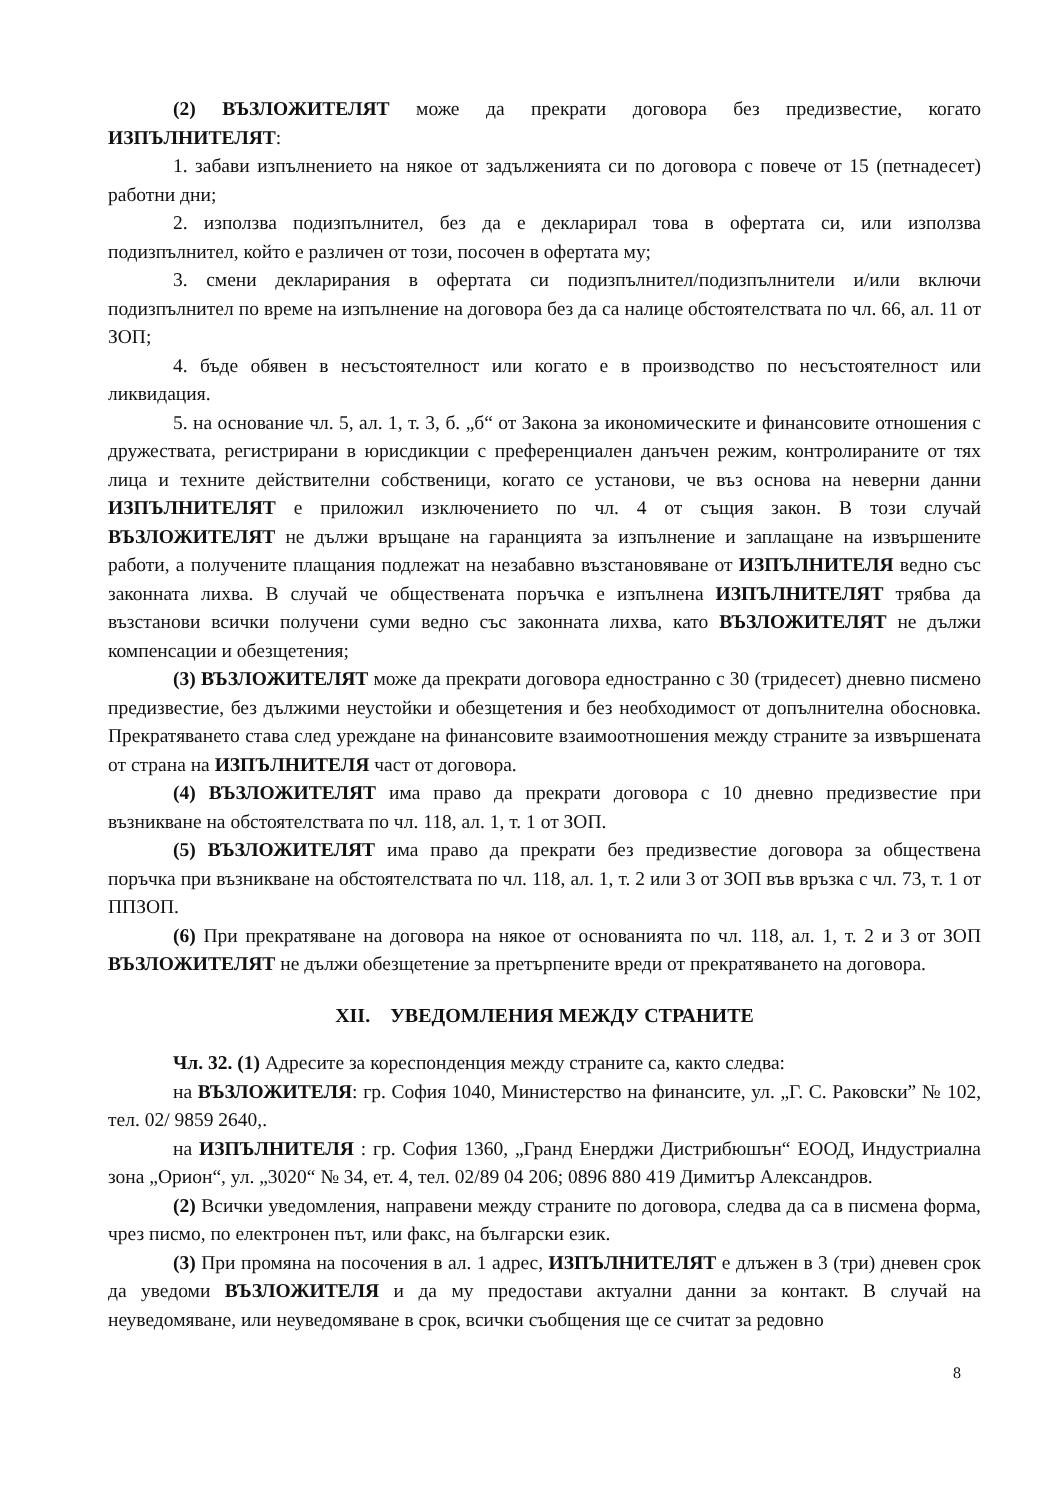(2) ВЪЗЛОЖИТЕЛЯТ може да прекрати договора без предизвестие, когато ИЗПЪЛНИТЕЛЯТ:
1. забави изпълнението на някое от задълженията си по договора с повече от 15 (петнадесет) работни дни;
2. използва подизпълнител, без да е декларирал това в офертата си, или използва подизпълнител, който е различен от този, посочен в офертата му;
3. смени декларирания в офертата си подизпълнител/подизпълнители и/или включи подизпълнител по време на изпълнение на договора без да са налице обстоятелствата по чл. 66, ал. 11 от ЗОП;
4. бъде обявен в несъстоятелност или когато е в производство по несъстоятелност или ликвидация.
5. на основание чл. 5, ал. 1, т. 3, б. „б“ от Закона за икономическите и финансовите отношения с дружествата, регистрирани в юрисдикции с преференциален данъчен режим, контролираните от тях лица и техните действителни собственици, когато се установи, че въз основа на неверни данни ИЗПЪЛНИТЕЛЯТ е приложил изключението по чл. 4 от същия закон. В този случай ВЪЗЛОЖИТЕЛЯТ не дължи връщане на гаранцията за изпълнение и заплащане на извършените работи, а получените плащания подлежат на незабавно възстановяване от ИЗПЪЛНИТЕЛЯ ведно със законната лихва. В случай че обществената поръчка е изпълнена ИЗПЪЛНИТЕЛЯТ трябва да възстанови всички получени суми ведно със законната лихва, като ВЪЗЛОЖИТЕЛЯТ не дължи компенсации и обезщетения;
(3) ВЪЗЛОЖИТЕЛЯТ може да прекрати договора едностранно с 30 (тридесет) дневно писмено предизвестие, без дължими неустойки и обезщетения и без необходимост от допълнителна обосновка. Прекратяването става след уреждане на финансовите взаимоотношения между страните за извършената от страна на ИЗПЪЛНИТЕЛЯ част от договора.
(4) ВЪЗЛОЖИТЕЛЯТ има право да прекрати договора с 10 дневно предизвестие при възникване на обстоятелствата по чл. 118, ал. 1, т. 1 от ЗОП.
(5) ВЪЗЛОЖИТЕЛЯТ има право да прекрати без предизвестие договора за обществена поръчка при възникване на обстоятелствата по чл. 118, ал. 1, т. 2 или 3 от ЗОП във връзка с чл. 73, т. 1 от ППЗОП.
(6) При прекратяване на договора на някое от основанията по чл. 118, ал. 1, т. 2 и 3 от ЗОП ВЪЗЛОЖИТЕЛЯТ не дължи обезщетение за претърпените вреди от прекратяването на договора.
XII. УВЕДОМЛЕНИЯ МЕЖДУ СТРАНИТЕ
Чл. 32. (1) Адресите за кореспонденция между страните са, както следва:
на ВЪЗЛОЖИТЕЛЯ: гр. София 1040, Министерство на финансите, ул. „Г. С. Раковски” № 102, тел. 02/ 9859 2640,.
на ИЗПЪЛНИТЕЛЯ : гр. София 1360, „Гранд Енерджи Дистрибюшън“ ЕООД, Индустриална зона „Орион“, ул. „3020“ № 34, ет. 4, тел. 02/89 04 206; 0896 880 419 Димитър Александров.
(2) Всички уведомления, направени между страните по договора, следва да са в писмена форма, чрез писмо, по електронен път, или факс, на български език.
(3) При промяна на посочения в ал. 1 адрес, ИЗПЪЛНИТЕЛЯТ е длъжен в 3 (три) дневен срок да уведоми ВЪЗЛОЖИТЕЛЯ и да му предостави актуални данни за контакт. В случай на неуведомяване, или неуведомяване в срок, всички съобщения ще се считат за редовно
8